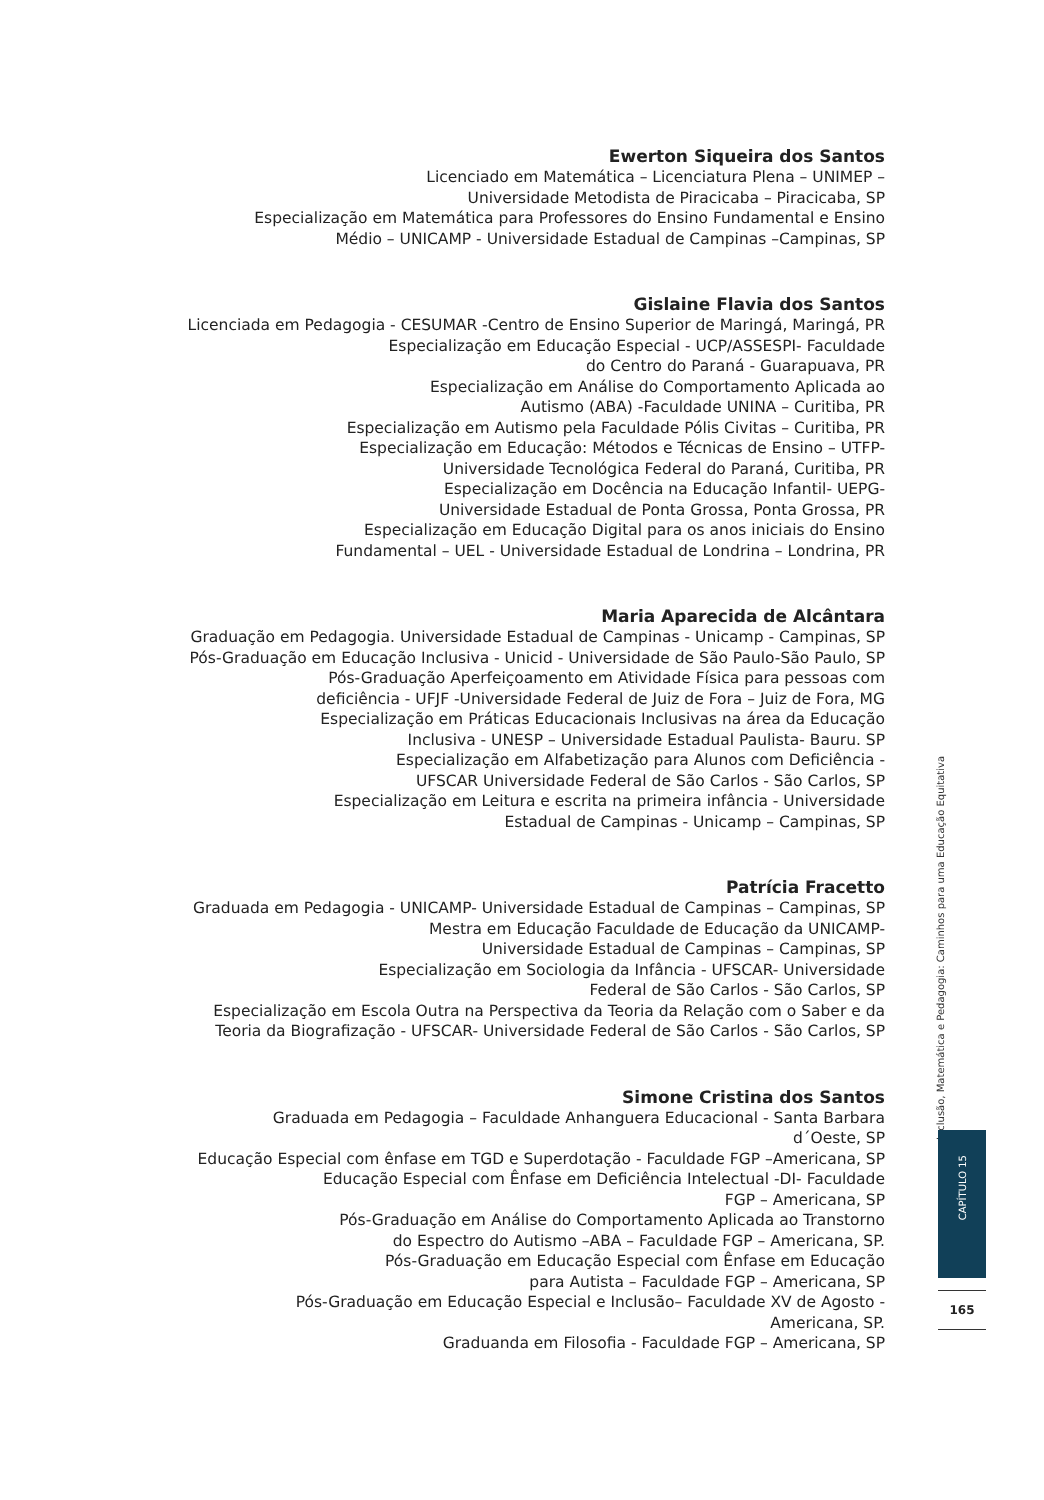Ewerton Siqueira dos Santos
Licenciado em Matemática – Licenciatura Plena – UNIMEP –
Universidade Metodista de Piracicaba – Piracicaba, SP
Especialização em Matemática para Professores do Ensino Fundamental e Ensino
Médio – UNICAMP - Universidade Estadual de Campinas –Campinas, SP
Gislaine Flavia dos Santos
Licenciada em Pedagogia - CESUMAR -Centro de Ensino Superior de Maringá, Maringá, PR
Especialização em Educação Especial - UCP/ASSESPI- Faculdade
do Centro do Paraná - Guarapuava, PR
Especialização em Análise do Comportamento Aplicada ao
Autismo (ABA) -Faculdade UNINA – Curitiba, PR
Especialização em Autismo pela Faculdade Pólis Civitas – Curitiba, PR
Especialização em Educação: Métodos e Técnicas de Ensino – UTFP-
Universidade Tecnológica Federal do Paraná, Curitiba, PR
Especialização em Docência na Educação Infantil- UEPG-
Universidade Estadual de Ponta Grossa, Ponta Grossa, PR
Especialização em Educação Digital para os anos iniciais do Ensino
Fundamental – UEL - Universidade Estadual de Londrina – Londrina, PR
Maria Aparecida de Alcântara
Graduação em Pedagogia. Universidade Estadual de Campinas - Unicamp - Campinas, SP
Pós-Graduação em Educação Inclusiva - Unicid - Universidade de São Paulo-São Paulo, SP
Pós-Graduação Aperfeiçoamento em Atividade Física para pessoas com
deficiência - UFJF -Universidade Federal de Juiz de Fora – Juiz de Fora, MG
Especialização em Práticas Educacionais Inclusivas na área da Educação
Inclusiva - UNESP – Universidade Estadual Paulista- Bauru. SP
Especialização em Alfabetização para Alunos com Deficiência -
UFSCAR Universidade Federal de São Carlos - São Carlos, SP
Especialização em Leitura e escrita na primeira infância - Universidade
Estadual de Campinas - Unicamp – Campinas, SP
Patrícia Fracetto
Graduada em Pedagogia - UNICAMP- Universidade Estadual de Campinas – Campinas, SP
Mestra em Educação Faculdade de Educação da UNICAMP-
Universidade Estadual de Campinas – Campinas, SP
Especialização em Sociologia da Infância - UFSCAR- Universidade
Federal de São Carlos - São Carlos, SP
Especialização em Escola Outra na Perspectiva da Teoria da Relação com o Saber e da
Teoria da Biografização - UFSCAR- Universidade Federal de São Carlos - São Carlos, SP
Simone Cristina dos Santos
Graduada em Pedagogia – Faculdade Anhanguera Educacional - Santa Barbara
d´Oeste, SP
Educação Especial com ênfase em TGD e Superdotação - Faculdade FGP –Americana, SP
Educação Especial com Ênfase em Deficiência Intelectual -DI- Faculdade
FGP – Americana, SP
Pós-Graduação em Análise do Comportamento Aplicada ao Transtorno
do Espectro do Autismo –ABA – Faculdade FGP – Americana, SP.
Pós-Graduação em Educação Especial com Ênfase em Educação
para Autista – Faculdade FGP – Americana, SP
Pós-Graduação em Educação Especial e Inclusão– Faculdade XV de Agosto -
Americana, SP.
Graduanda em Filosofia - Faculdade FGP – Americana, SP
Inclusão, Matemática e Pedagogia: Caminhos para uma Educação Equitativa
CAPÍTULO 15
165